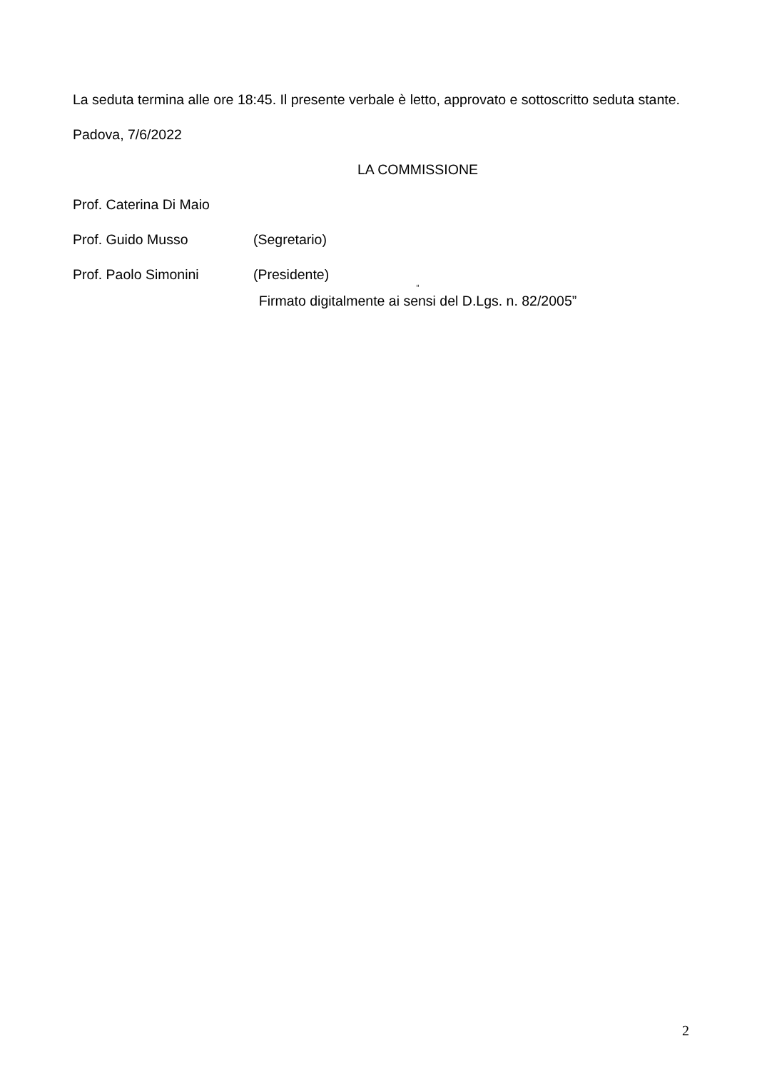La seduta termina alle ore 18:45. Il presente verbale è letto, approvato e sottoscritto seduta stante.
Padova, 7/6/2022
LA COMMISSIONE
Prof. Caterina Di Maio
Prof. Guido Musso (Segretario)
Prof. Paolo Simonini (Presidente)
“
Firmato digitalmente ai sensi del D.Lgs. n. 82/2005”
2